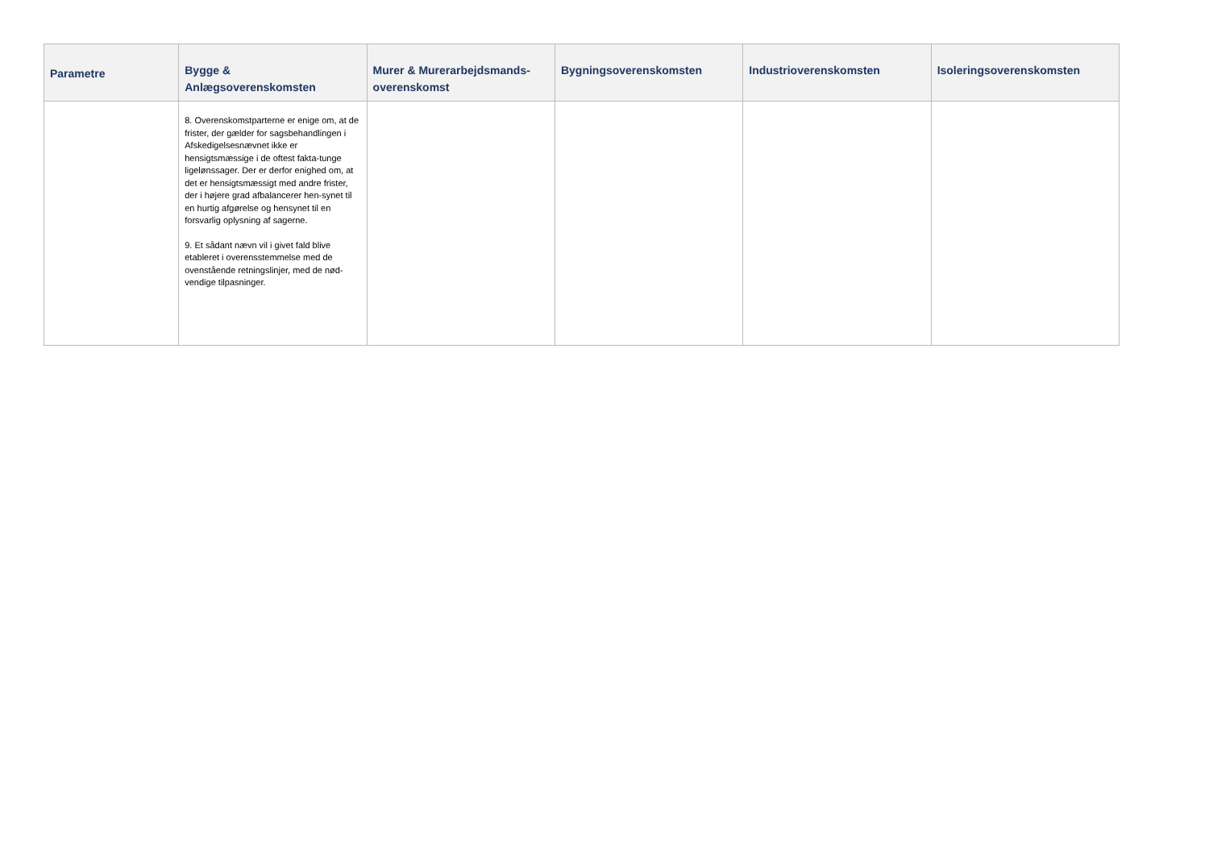| Parametre | Bygge & Anlægsoverenskomsten | Murer & Murerarbejdsmands-overenskomst | Bygningsoverenskomsten | Industrioverenskomsten | Isoleringsoverenskomsten |
| --- | --- | --- | --- | --- | --- |
| | 8. Overenskomstparterne er enige om, at de frister, der gælder for sagsbehandlingen i Afskedigelsesnævnet ikke er hensigtsmæssige i de oftest fakta-tunge ligelønssager. Der er derfor enighed om, at det er hensigtsmæssigt med andre frister, der i højere grad afbalancerer hen-synet til en hurtig afgørelse og hensynet til en forsvarlig oplysning af sagerne. 9. Et sådant nævn vil i givet fald blive etableret i overensstemmelse med de ovenstående retningslinjer, med de nød-vendige tilpasninger. | | | | |